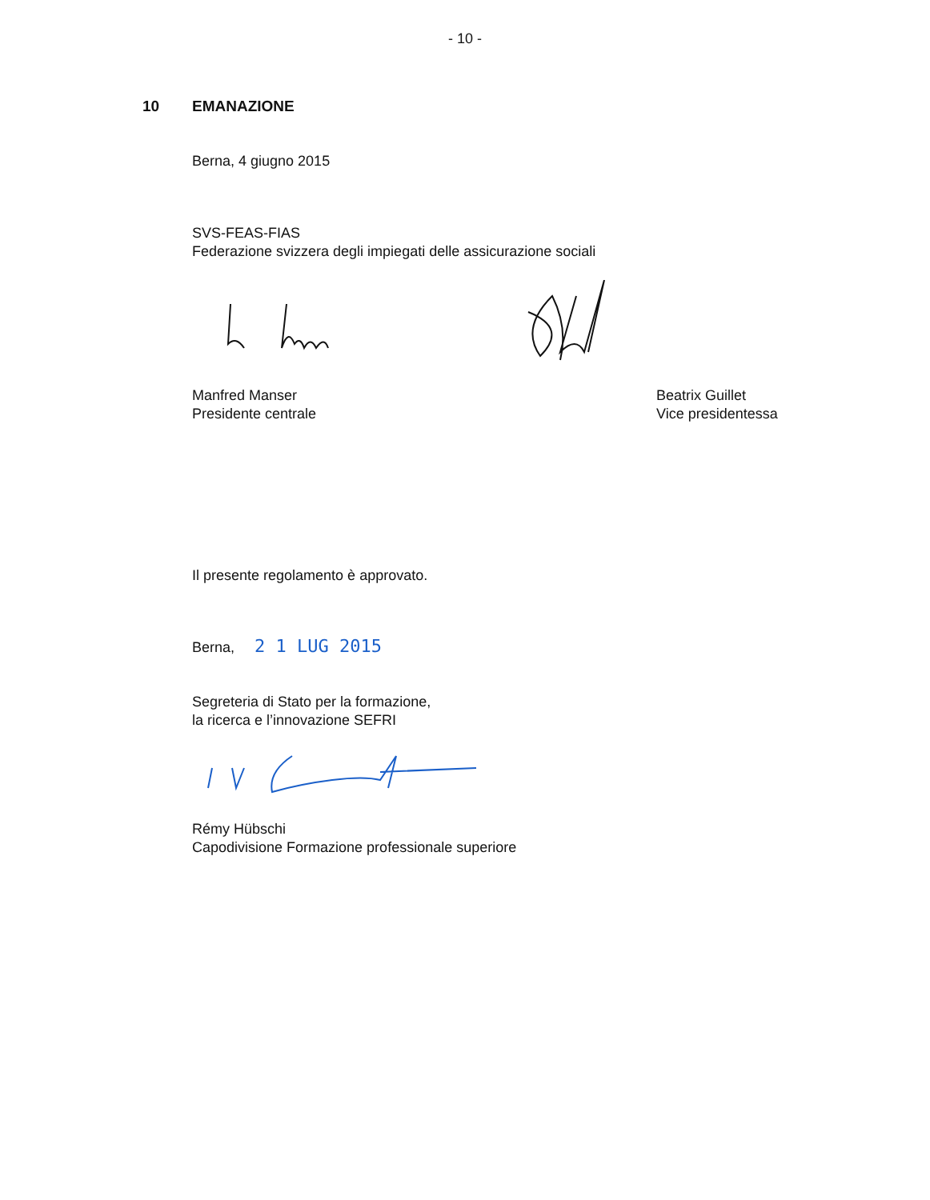- 10 -
10 EMANAZIONE
Berna, 4 giugno 2015
SVS-FEAS-FIAS
Federazione svizzera degli impiegati delle assicurazione sociali
Manfred Manser
Presidente centrale
Beatrix Guillet
Vice presidentessa
Il presente regolamento è approvato.
Berna, 2 1 LUG 2015
Segreteria di Stato per la formazione,
la ricerca e l’innovazione SEFRI
Rémy Hübschi
Capodivisione Formazione professionale superiore